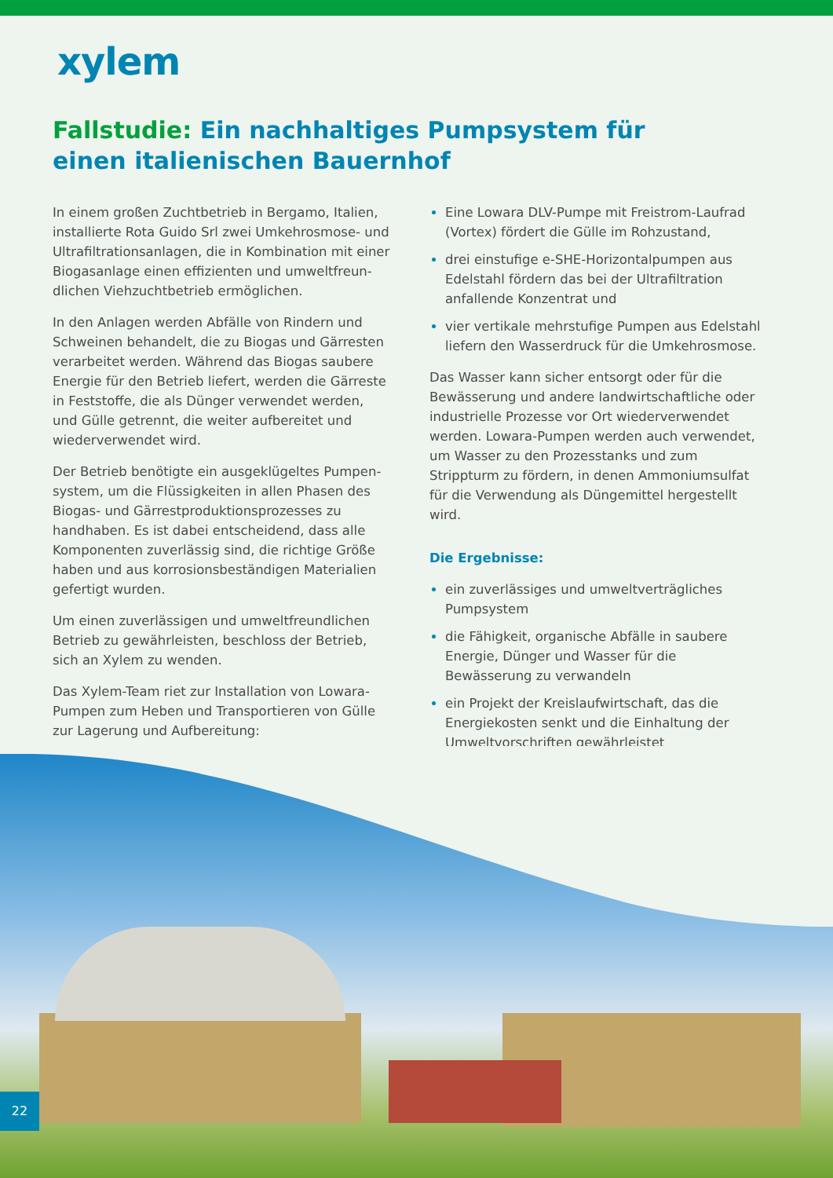xylem
Fallstudie: Ein nachhaltiges Pumpsystem für einen italienischen Bauernhof
In einem großen Zuchtbetrieb in Bergamo, Italien, installierte Rota Guido Srl zwei Umkehrosmose- und Ultrafiltrationsanlagen, die in Kombination mit einer Biogasanlage einen effizienten und umweltfreun­dlichen Viehzuchtbetrieb ermöglichen.
In den Anlagen werden Abfälle von Rindern und Schweinen behandelt, die zu Biogas und Gärresten verarbeitet werden. Während das Biogas saubere Energie für den Betrieb liefert, werden die Gärreste in Feststoffe, die als Dünger verwendet werden, und Gülle getrennt, die weiter aufbereitet und wiederver­wendet wird.
Der Betrieb benötigte ein ausgeklügeltes Pumpen­system, um die Flüssigkeiten in allen Phasen des Biogas- und Gärrestproduktionsprozesses zu handhaben. Es ist dabei entscheidend, dass alle Komponenten zuverlässig sind, die richtige Größe haben und aus korrosionsbeständigen Materialien gefertigt wurden.
Um einen zuverlässigen und umweltfreundlichen Betrieb zu gewährleisten, beschloss der Betrieb, sich an Xylem zu wenden.
Das Xylem-Team riet zur Installation von Lowara-Pumpen zum Heben und Transportieren von Gülle zur Lagerung und Aufbereitung:
Eine Lowara DLV-Pumpe mit Freistrom-Laufrad (Vortex) fördert die Gülle im Rohzustand,
drei einstufige e-SHE-Horizontalpumpen aus Edel­stahl fördern das bei der Ultrafiltration anfallende Konzentrat und
vier vertikale mehrstufige Pumpen aus Edelstahl liefern den Wasserdruck für die Umkehrosmose.
Das Wasser kann sicher entsorgt oder für die Bewässerung und andere landwirtschaftliche oder industrielle Prozesse vor Ort wiederverwendet werden. Lowara-Pumpen werden auch verwendet, um Wasser zu den Prozesstanks und zum Strippturm zu fördern, in denen Ammoniumsulfat für die Verwendung als Düngemittel hergestellt wird.
Die Ergebnisse:
ein zuverlässiges und umweltverträgliches Pumpsystem
die Fähigkeit, organische Abfälle in saubere Energie, Dünger und Wasser für die Bewässerung zu verwandeln
ein Projekt der Kreislaufwirtschaft, das die Energiekosten senkt und die Einhaltung der Umweltvorschriften gewährleistet
22